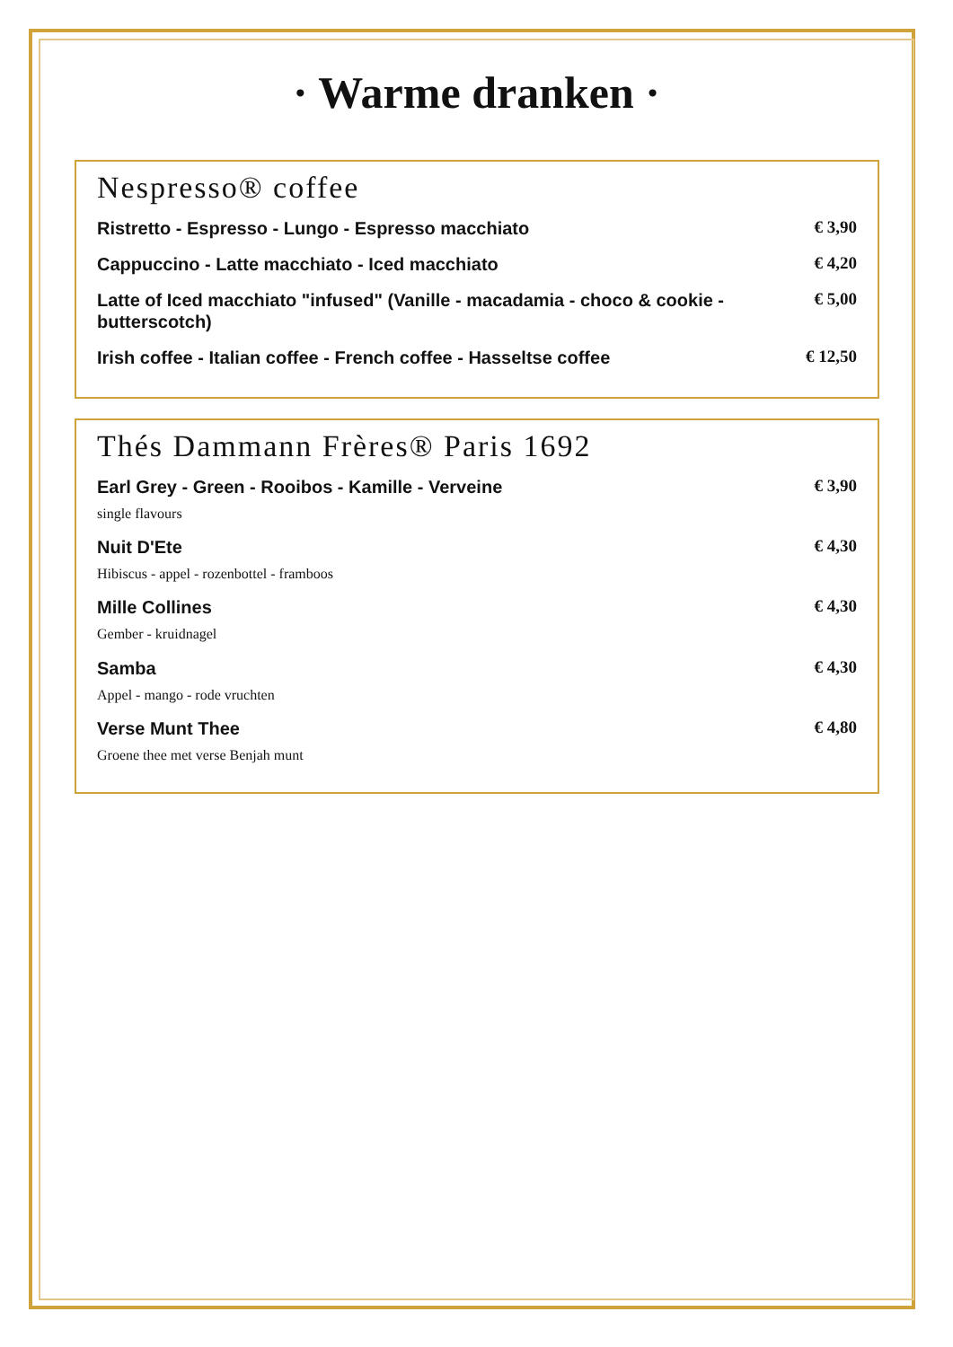· Warme dranken ·
Nespresso® coffee
Ristretto - Espresso - Lungo - Espresso macchiato
€ 3,90
Cappuccino - Latte macchiato - Iced macchiato
€ 4,20
Latte of Iced macchiato "infused" (Vanille - macadamia - choco & cookie - butterscotch)
€ 5,00
Irish coffee - Italian coffee - French coffee - Hasseltse coffee
€ 12,50
Thés Dammann Frères® Paris 1692
Earl Grey - Green - Rooibos - Kamille - Verveine
single flavours
€ 3,90
Nuit D'Ete
Hibiscus - appel - rozenbottel - framboos
€ 4,30
Mille Collines
Gember - kruidnagel
€ 4,30
Samba
Appel - mango - rode vruchten
€ 4,30
Verse Munt Thee
Groene thee met verse Benjah munt
€ 4,80